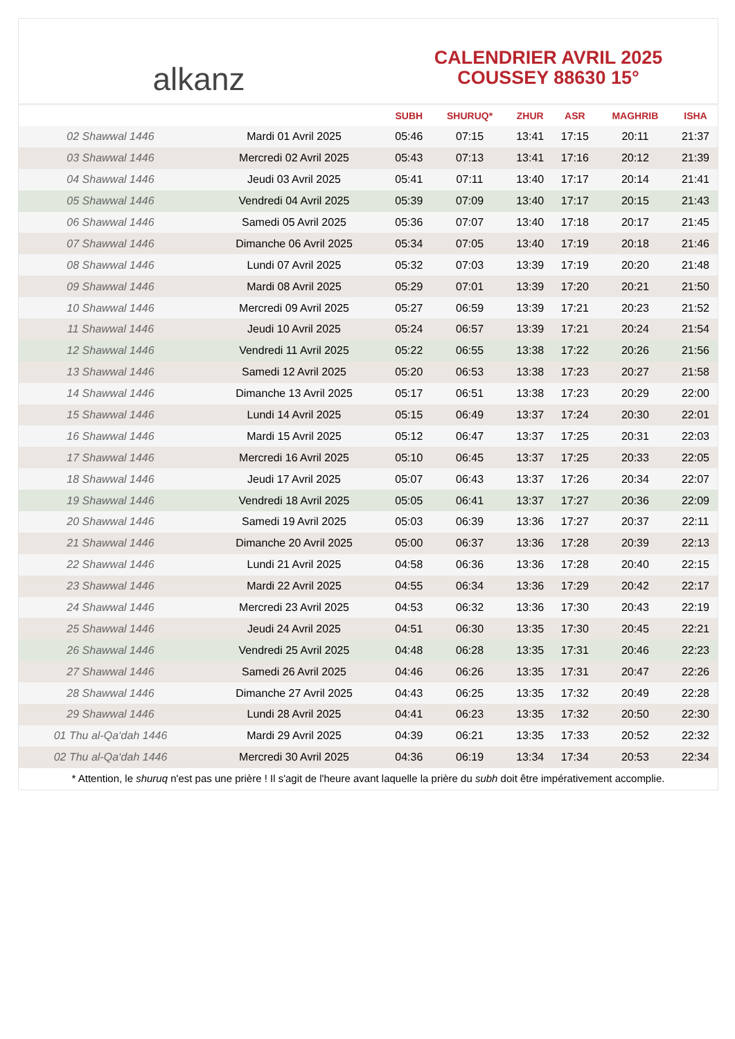alkanz
CALENDRIER AVRIL 2025
COUSSEY 88630 15°
| | | SUBH | SHURUQ* | ZHUR | ASR | MAGHRIB | ISHA |
| --- | --- | --- | --- | --- | --- | --- | --- |
| 02 Shawwal 1446 | Mardi 01 Avril 2025 | 05:46 | 07:15 | 13:41 | 17:15 | 20:11 | 21:37 |
| 03 Shawwal 1446 | Mercredi 02 Avril 2025 | 05:43 | 07:13 | 13:41 | 17:16 | 20:12 | 21:39 |
| 04 Shawwal 1446 | Jeudi 03 Avril 2025 | 05:41 | 07:11 | 13:40 | 17:17 | 20:14 | 21:41 |
| 05 Shawwal 1446 | Vendredi 04 Avril 2025 | 05:39 | 07:09 | 13:40 | 17:17 | 20:15 | 21:43 |
| 06 Shawwal 1446 | Samedi 05 Avril 2025 | 05:36 | 07:07 | 13:40 | 17:18 | 20:17 | 21:45 |
| 07 Shawwal 1446 | Dimanche 06 Avril 2025 | 05:34 | 07:05 | 13:40 | 17:19 | 20:18 | 21:46 |
| 08 Shawwal 1446 | Lundi 07 Avril 2025 | 05:32 | 07:03 | 13:39 | 17:19 | 20:20 | 21:48 |
| 09 Shawwal 1446 | Mardi 08 Avril 2025 | 05:29 | 07:01 | 13:39 | 17:20 | 20:21 | 21:50 |
| 10 Shawwal 1446 | Mercredi 09 Avril 2025 | 05:27 | 06:59 | 13:39 | 17:21 | 20:23 | 21:52 |
| 11 Shawwal 1446 | Jeudi 10 Avril 2025 | 05:24 | 06:57 | 13:39 | 17:21 | 20:24 | 21:54 |
| 12 Shawwal 1446 | Vendredi 11 Avril 2025 | 05:22 | 06:55 | 13:38 | 17:22 | 20:26 | 21:56 |
| 13 Shawwal 1446 | Samedi 12 Avril 2025 | 05:20 | 06:53 | 13:38 | 17:23 | 20:27 | 21:58 |
| 14 Shawwal 1446 | Dimanche 13 Avril 2025 | 05:17 | 06:51 | 13:38 | 17:23 | 20:29 | 22:00 |
| 15 Shawwal 1446 | Lundi 14 Avril 2025 | 05:15 | 06:49 | 13:37 | 17:24 | 20:30 | 22:01 |
| 16 Shawwal 1446 | Mardi 15 Avril 2025 | 05:12 | 06:47 | 13:37 | 17:25 | 20:31 | 22:03 |
| 17 Shawwal 1446 | Mercredi 16 Avril 2025 | 05:10 | 06:45 | 13:37 | 17:25 | 20:33 | 22:05 |
| 18 Shawwal 1446 | Jeudi 17 Avril 2025 | 05:07 | 06:43 | 13:37 | 17:26 | 20:34 | 22:07 |
| 19 Shawwal 1446 | Vendredi 18 Avril 2025 | 05:05 | 06:41 | 13:37 | 17:27 | 20:36 | 22:09 |
| 20 Shawwal 1446 | Samedi 19 Avril 2025 | 05:03 | 06:39 | 13:36 | 17:27 | 20:37 | 22:11 |
| 21 Shawwal 1446 | Dimanche 20 Avril 2025 | 05:00 | 06:37 | 13:36 | 17:28 | 20:39 | 22:13 |
| 22 Shawwal 1446 | Lundi 21 Avril 2025 | 04:58 | 06:36 | 13:36 | 17:28 | 20:40 | 22:15 |
| 23 Shawwal 1446 | Mardi 22 Avril 2025 | 04:55 | 06:34 | 13:36 | 17:29 | 20:42 | 22:17 |
| 24 Shawwal 1446 | Mercredi 23 Avril 2025 | 04:53 | 06:32 | 13:36 | 17:30 | 20:43 | 22:19 |
| 25 Shawwal 1446 | Jeudi 24 Avril 2025 | 04:51 | 06:30 | 13:35 | 17:30 | 20:45 | 22:21 |
| 26 Shawwal 1446 | Vendredi 25 Avril 2025 | 04:48 | 06:28 | 13:35 | 17:31 | 20:46 | 22:23 |
| 27 Shawwal 1446 | Samedi 26 Avril 2025 | 04:46 | 06:26 | 13:35 | 17:31 | 20:47 | 22:26 |
| 28 Shawwal 1446 | Dimanche 27 Avril 2025 | 04:43 | 06:25 | 13:35 | 17:32 | 20:49 | 22:28 |
| 29 Shawwal 1446 | Lundi 28 Avril 2025 | 04:41 | 06:23 | 13:35 | 17:32 | 20:50 | 22:30 |
| 01 Thu al-Qa‘dah 1446 | Mardi 29 Avril 2025 | 04:39 | 06:21 | 13:35 | 17:33 | 20:52 | 22:32 |
| 02 Thu al-Qa‘dah 1446 | Mercredi 30 Avril 2025 | 04:36 | 06:19 | 13:34 | 17:34 | 20:53 | 22:34 |
* Attention, le shuruq n'est pas une prière ! Il s'agit de l'heure avant laquelle la prière du subh doit être impérativement accomplie.